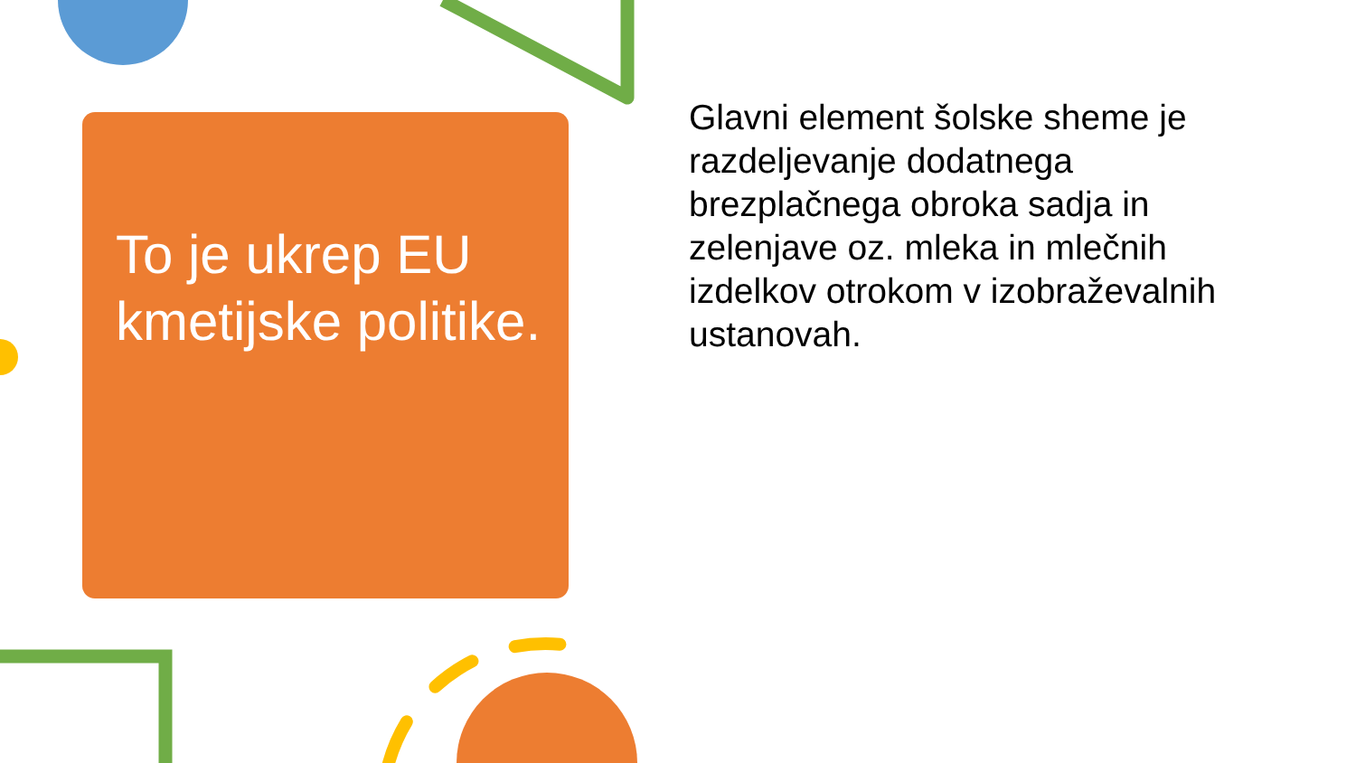To je ukrep EU kmetijske politike.
Glavni element šolske sheme je razdeljevanje dodatnega brezplačnega obroka sadja in zelenjave oz. mleka in mlečnih izdelkov otrokom v izobraževalnih ustanovah.